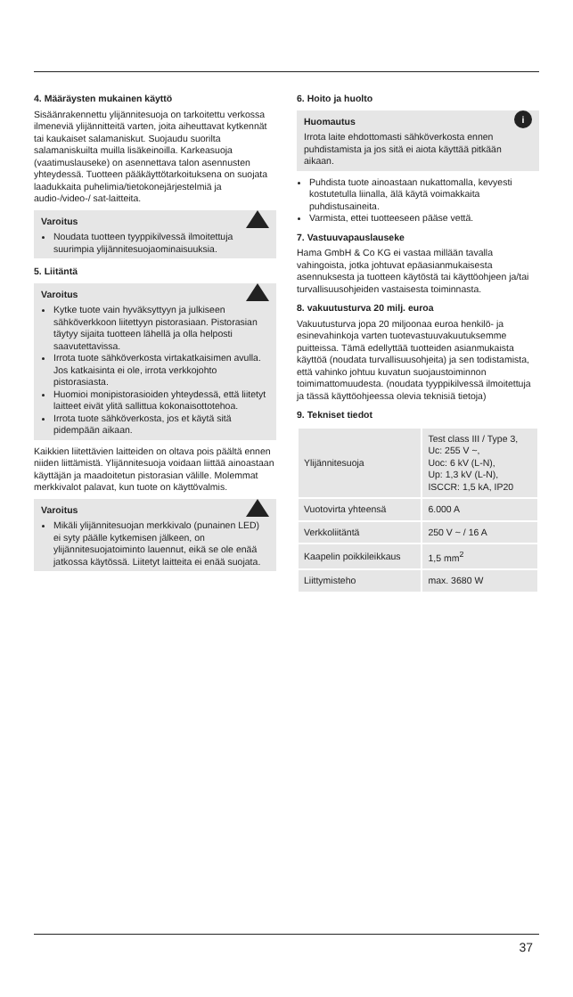4. Määräysten mukainen käyttö
Sisäänrakennettu ylijännitesuoja on tarkoitettu verkossa ilmeneviä ylijännitteitä varten, joita aiheuttavat kytkennät tai kaukaiset salamaniskut. Suojaudu suorilta salamaniskuilta muilla lisäkeinoilla. Karkeasuoja (vaatimuslauseke) on asennettava talon asennusten yhteydessä. Tuotteen pääkäyttötarkoituksena on suojata laadukkaita puhelimia/tietokonejärjestelmiä ja audio-/video-/ sat-laitteita.
Varoitus
Noudata tuotteen tyyppikilvessä ilmoitettuja suurimpia ylijännitesuojaominaisuuksia.
5. Liitäntä
Varoitus
Kytke tuote vain hyväksyttyyn ja julkiseen sähköverkkoon liitettyyn pistorasiaan. Pistorasian täytyy sijaita tuotteen lähellä ja olla helposti saavutettavissa.
Irrota tuote sähköverkosta virtakatkaisimen avulla. Jos katkaisinta ei ole, irrota verkkojohto pistorasiasta.
Huomioi monipistorasioiden yhteydessä, että liitetyt laitteet eivät ylitä sallittua kokonaisottotehoa.
Irrota tuote sähköverkosta, jos et käytä sitä pidempään aikaan.
Kaikkien liitettävien laitteiden on oltava pois päältä ennen niiden liittämistä. Ylijännitesuoja voidaan liittää ainoastaan käyttäjän ja maadoitetun pistorasian välille. Molemmat merkkivalot palavat, kun tuote on käyttövalmis.
Varoitus
Mikäli ylijännitesuojan merkkivalo (punainen LED) ei syty päälle kytkemisen jälkeen, on ylijännitesuojatoiminto lauennut, eikä se ole enää jatkossa käytössä. Liitetyt laitteita ei enää suojata.
6. Hoito ja huolto
i
Huomautus
Irrota laite ehdottomasti sähköverkosta ennen puhdistamista ja jos sitä ei aiota käyttää pitkään aikaan.
Puhdista tuote ainoastaan nukattomalla, kevyesti kostutetulla liinalla, älä käytä voimakkaita puhdistusaineita.
Varmista, ettei tuotteeseen pääse vettä.
7. Vastuuvapauslauseke
Hama GmbH & Co KG ei vastaa millään tavalla vahingoista, jotka johtuvat epäasianmukaisesta asennuksesta ja tuotteen käytöstä tai käyttöohjeen ja/tai turvallisuusohjeiden vastaisesta toiminnasta.
8. vakuutusturva 20 milj. euroa
Vakuutusturva jopa 20 miljoonaa euroa henkilö- ja esinevahinkoja varten tuotevastuuvakuutuksemme puitteissa. Tämä edellyttää tuotteiden asianmukaista käyttöä (noudata turvallisuusohjeita) ja sen todistamista, että vahinko johtuu kuvatun suojaustoiminnon toimimattomuudesta. (noudata tyyppikilvessä ilmoitettuja ja tässä käyttöohjeessa olevia teknisiä tietoja)
9. Tekniset tiedot
| Ylijännitesuoja | Test class III / Type 3, Uc: 255 V ~, Uoc: 6 kV (L-N), Up: 1,3 kV (L-N), ISCCR: 1,5 kA, IP20 |
| Vuotovirta yhteensä | 6.000 A |
| Verkkoliitäntä | 250 V ~ / 16 A |
| Kaapelin poikkileikkaus | 1,5 mm<sup>2</sup> |
| Liittymisteho | max. 3680 W |
37